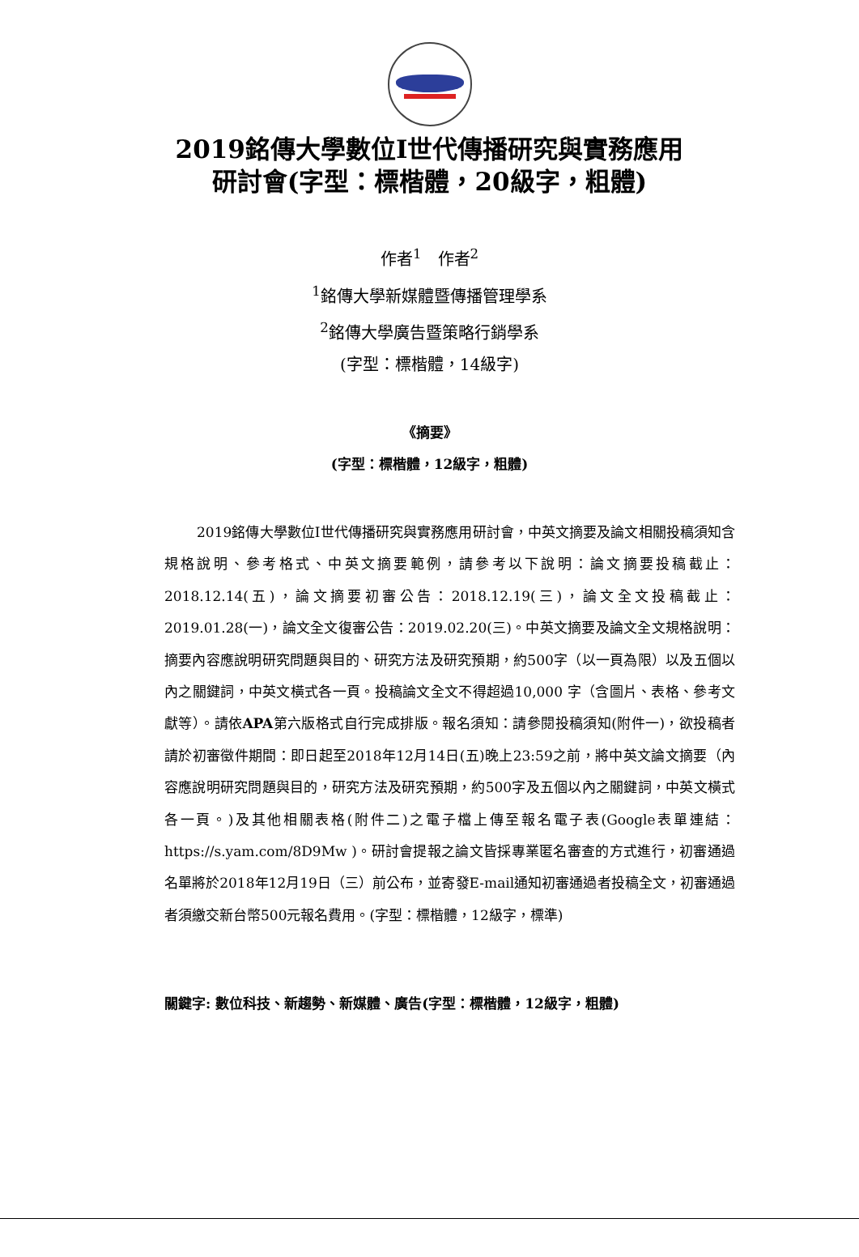2019銘傳大學數位I世代傳播研究與實務應用
研討會(字型：標楷體，20級字，粗體)
作者<sup>1</sup>　作者<sup>2</sup>
<sup>1</sup> 銘傳大學新媒體暨傳播管理學系
<sup>2</sup> 銘傳大學廣告暨策略行銷學系
(字型：標楷體，14級字)
《摘要》
(字型：標楷體，12級字，粗體)
2019銘傳大學數位I世代傳播研究與實務應用研討會，中英文摘要及論文相關投稿須知含規格說明、參考格式、中英文摘要範例，請參考以下說明：論文摘要投稿截止：2018.12.14(五)，論文摘要初審公告：2018.12.19(三)，論文全文投稿截止：2019.01.28(一)，論文全文復審公告：2019.02.20(三)。中英文摘要及論文全文規格說明：摘要內容應說明研究問題與目的、研究方法及研究預期，約500字（以一頁為限）以及五個以內之關鍵詞，中英文橫式各一頁。投稿論文全文不得超過10,000 字（含圖片、表格、參考文獻等）。請依APA第六版格式自行完成排版。報名須知：請參閱投稿須知(附件一)，欲投稿者請於初審徵件期間：即日起至2018年12月14日(五)晚上23:59之前，將中英文論文摘要（內容應說明研究問題與目的，研究方法及研究預期，約500字及五個以內之關鍵詞，中英文橫式各一頁。)及其他相關表格(附件二)之電子檔上傳至報名電子表(Google表單連結：https://s.yam.com/8D9Mw )。研討會提報之論文皆採專業匿名審查的方式進行，初審通過名單將於2018年12月19日（三）前公布，並寄發E-mail通知初審通過者投稿全文，初審通過者須繳交新台幣500元報名費用。(字型：標楷體，12級字，標準)
關鍵字: 數位科技、新趨勢、新媒體、廣告(字型：標楷體，12級字，粗體)